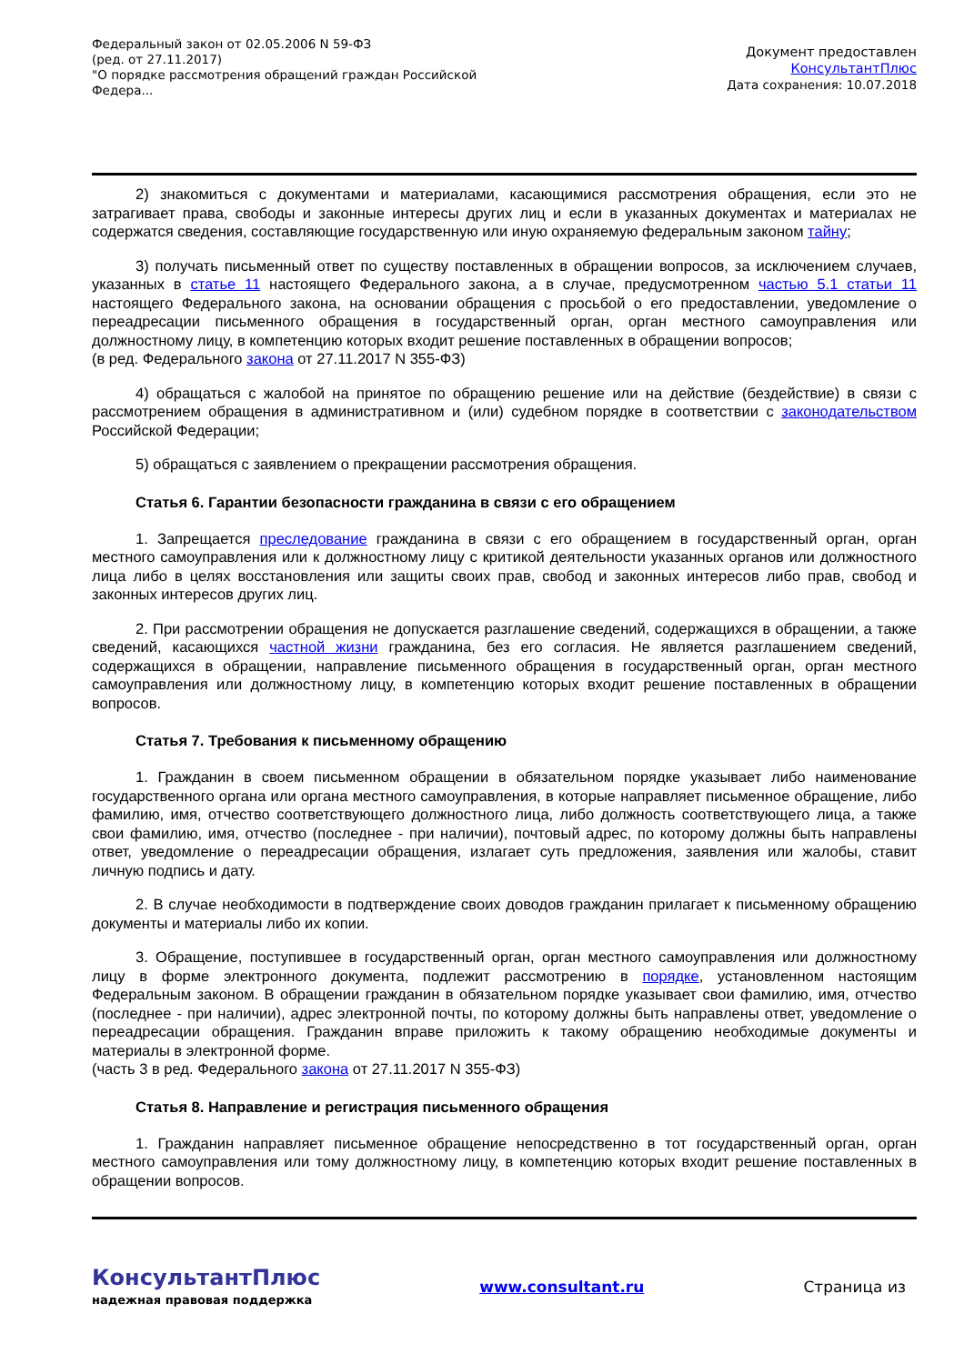Федеральный закон от 02.05.2006 N 59-ФЗ
(ред. от 27.11.2017)
"О порядке рассмотрения обращений граждан Российской Федера...
Документ предоставлен
КонсультантПлюс
Дата сохранения: 10.07.2018
2) знакомиться с документами и материалами, касающимися рассмотрения обращения, если это не затрагивает права, свободы и законные интересы других лиц и если в указанных документах и материалах не содержатся сведения, составляющие государственную или иную охраняемую федеральным законом тайну;
3) получать письменный ответ по существу поставленных в обращении вопросов, за исключением случаев, указанных в статье 11 настоящего Федерального закона, а в случае, предусмотренном частью 5.1 статьи 11 настоящего Федерального закона, на основании обращения с просьбой о его предоставлении, уведомление о переадресации письменного обращения в государственный орган, орган местного самоуправления или должностному лицу, в компетенцию которых входит решение поставленных в обращении вопросов;
(в ред. Федерального закона от 27.11.2017 N 355-ФЗ)
4) обращаться с жалобой на принятое по обращению решение или на действие (бездействие) в связи с рассмотрением обращения в административном и (или) судебном порядке в соответствии с законодательством Российской Федерации;
5) обращаться с заявлением о прекращении рассмотрения обращения.
Статья 6. Гарантии безопасности гражданина в связи с его обращением
1. Запрещается преследование гражданина в связи с его обращением в государственный орган, орган местного самоуправления или к должностному лицу с критикой деятельности указанных органов или должностного лица либо в целях восстановления или защиты своих прав, свобод и законных интересов либо прав, свобод и законных интересов других лиц.
2. При рассмотрении обращения не допускается разглашение сведений, содержащихся в обращении, а также сведений, касающихся частной жизни гражданина, без его согласия. Не является разглашением сведений, содержащихся в обращении, направление письменного обращения в государственный орган, орган местного самоуправления или должностному лицу, в компетенцию которых входит решение поставленных в обращении вопросов.
Статья 7. Требования к письменному обращению
1. Гражданин в своем письменном обращении в обязательном порядке указывает либо наименование государственного органа или органа местного самоуправления, в которые направляет письменное обращение, либо фамилию, имя, отчество соответствующего должностного лица, либо должность соответствующего лица, а также свои фамилию, имя, отчество (последнее - при наличии), почтовый адрес, по которому должны быть направлены ответ, уведомление о переадресации обращения, излагает суть предложения, заявления или жалобы, ставит личную подпись и дату.
2. В случае необходимости в подтверждение своих доводов гражданин прилагает к письменному обращению документы и материалы либо их копии.
3. Обращение, поступившее в государственный орган, орган местного самоуправления или должностному лицу в форме электронного документа, подлежит рассмотрению в порядке, установленном настоящим Федеральным законом. В обращении гражданин в обязательном порядке указывает свои фамилию, имя, отчество (последнее - при наличии), адрес электронной почты, по которому должны быть направлены ответ, уведомление о переадресации обращения. Гражданин вправе приложить к такому обращению необходимые документы и материалы в электронной форме.
(часть 3 в ред. Федерального закона от 27.11.2017 N 355-ФЗ)
Статья 8. Направление и регистрация письменного обращения
1. Гражданин направляет письменное обращение непосредственно в тот государственный орган, орган местного самоуправления или тому должностному лицу, в компетенцию которых входит решение поставленных в обращении вопросов.
КонсультантПлюс
надежная правовая поддержка
www.consultant.ru Страница из